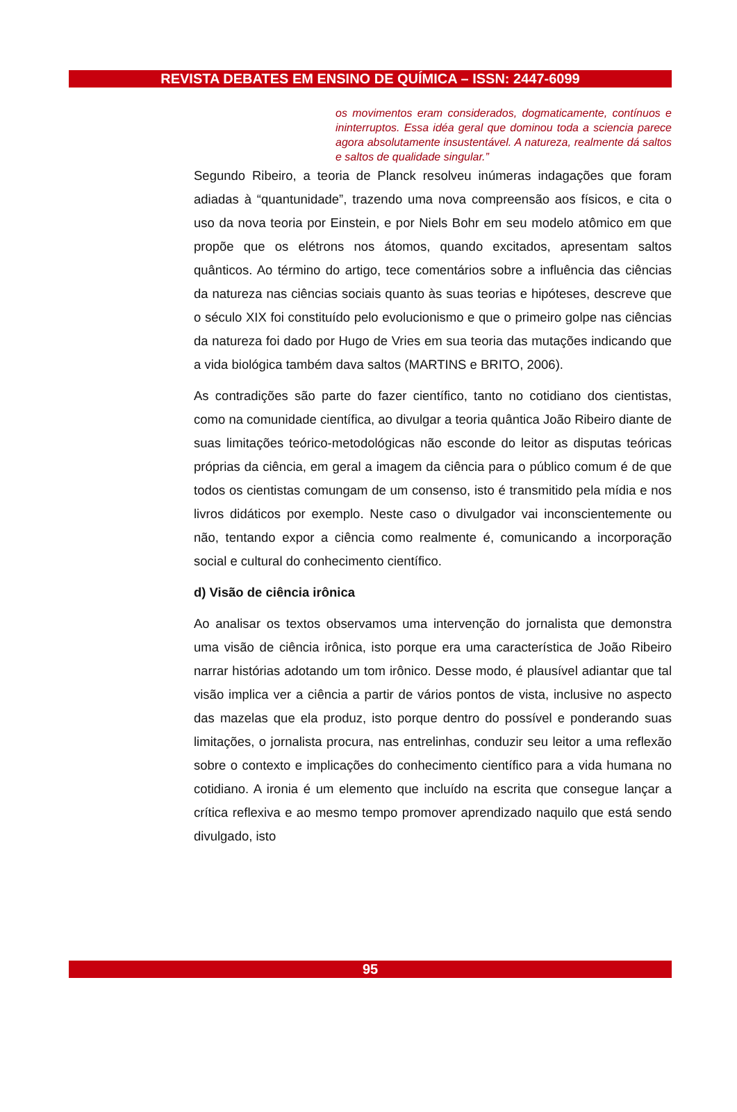REVISTA DEBATES EM ENSINO DE QUÍMICA – ISSN: 2447-6099
os movimentos eram considerados, dogmaticamente, contínuos e ininterruptos. Essa idéa geral que dominou toda a sciencia parece agora absolutamente insustentável. A natureza, realmente dá saltos e saltos de qualidade singular.”
Segundo Ribeiro, a teoria de Planck resolveu inúmeras indagações que foram adiadas à “quantunidade”, trazendo uma nova compreensão aos físicos, e cita o uso da nova teoria por Einstein, e por Niels Bohr em seu modelo atômico em que propõe que os elétrons nos átomos, quando excitados, apresentam saltos quânticos. Ao término do artigo, tece comentários sobre a influência das ciências da natureza nas ciências sociais quanto às suas teorias e hipóteses, descreve que o século XIX foi constituído pelo evolucionismo e que o primeiro golpe nas ciências da natureza foi dado por Hugo de Vries em sua teoria das mutações indicando que a vida biológica também dava saltos (MARTINS e BRITO, 2006).
As contradições são parte do fazer científico, tanto no cotidiano dos cientistas, como na comunidade científica, ao divulgar a teoria quântica João Ribeiro diante de suas limitações teórico-metodológicas não esconde do leitor as disputas teóricas próprias da ciência, em geral a imagem da ciência para o público comum é de que todos os cientistas comungam de um consenso, isto é transmitido pela mídia e nos livros didáticos por exemplo. Neste caso o divulgador vai inconscientemente ou não, tentando expor a ciência como realmente é, comunicando a incorporação social e cultural do conhecimento científico.
d) Visão de ciência irônica
Ao analisar os textos observamos uma intervenção do jornalista que demonstra uma visão de ciência irônica, isto porque era uma característica de João Ribeiro narrar histórias adotando um tom irônico. Desse modo, é plausível adiantar que tal visão implica ver a ciência a partir de vários pontos de vista, inclusive no aspecto das mazelas que ela produz, isto porque dentro do possível e ponderando suas limitações, o jornalista procura, nas entrelinhas, conduzir seu leitor a uma reflexão sobre o contexto e implicações do conhecimento científico para a vida humana no cotidiano. A ironia é um elemento que incluído na escrita que consegue lançar a crítica reflexiva e ao mesmo tempo promover aprendizado naquilo que está sendo divulgado, isto
95